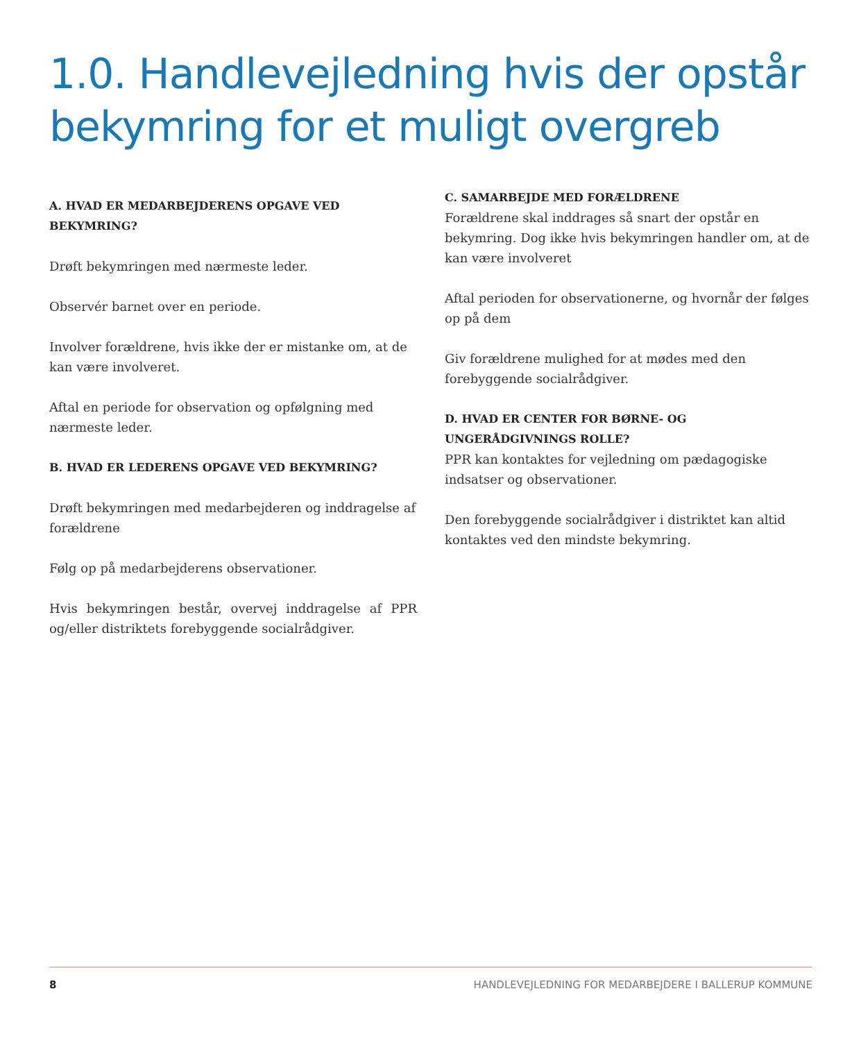1.0. Handlevejledning hvis der opstår bekymring for et muligt overgreb
A. HVAD ER MEDARBEJDERENS OPGAVE VED BEKYMRING?
Drøft bekymringen med nærmeste leder.
Observér barnet over en periode.
Involver forældrene, hvis ikke der er mistanke om, at de kan være involveret.
Aftal en periode for observation og opfølgning med nærmeste leder.
B. HVAD ER LEDERENS OPGAVE VED BEKYMRING?
Drøft bekymringen med medarbejderen og inddragelse af forældrene
Følg op på medarbejderens observationer.
Hvis bekymringen består, overvej inddragelse af PPR og/eller distriktets forebyggende socialrådgiver.
C. SAMARBEJDE MED FORÆLDRENE
Forældrene skal inddrages så snart der opstår en bekymring. Dog ikke hvis bekymringen handler om, at de kan være involveret
Aftal perioden for observationerne, og hvornår der følges op på dem
Giv forældrene mulighed for at mødes med den forebyggende socialrådgiver.
D. HVAD ER CENTER FOR BØRNE- OG UNGERÅDGIVNINGS ROLLE?
PPR kan kontaktes for vejledning om pædagogiske indsatser og observationer.
Den forebyggende socialrådgiver i distriktet kan altid kontaktes ved den mindste bekymring.
8 HANDLEVEJLEDNING FOR MEDARBEJDERE I BALLERUP KOMMUNE